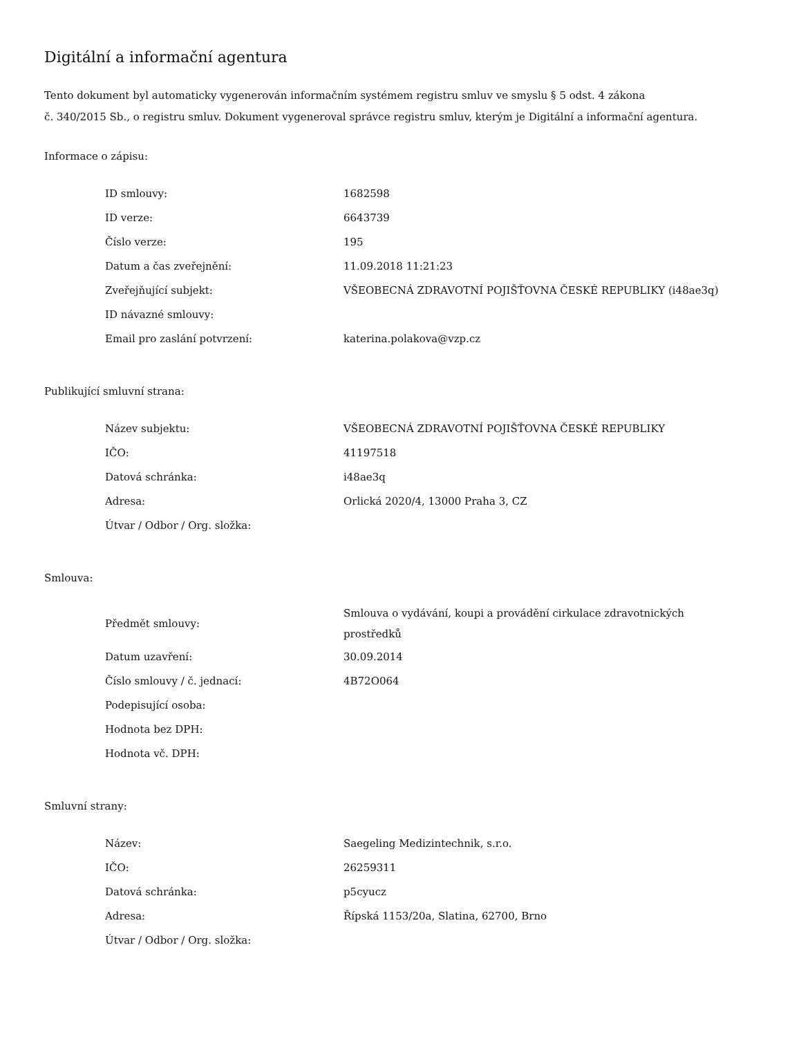Digitální a informační agentura
Tento dokument byl automaticky vygenerován informačním systémem registru smluv ve smyslu § 5 odst. 4 zákona
č. 340/2015 Sb., o registru smluv. Dokument vygeneroval správce registru smluv, kterým je Digitální a informační agentura.
Informace o zápisu:
| ID smlouvy: | 1682598 |
| ID verze: | 6643739 |
| Číslo verze: | 195 |
| Datum a čas zveřejnění: | 11.09.2018 11:21:23 |
| Zveřejňující subjekt: | VŠEOBECNÁ ZDRAVOTNÍ POJIŠŤOVNA ČESKÉ REPUBLIKY (i48ae3q) |
| ID návazné smlouvy: | |
| Email pro zaslání potvrzení: | katerina.polakova@vzp.cz |
Publikující smluvní strana:
| Název subjektu: | VŠEOBECNÁ ZDRAVOTNÍ POJIŠŤOVNA ČESKÉ REPUBLIKY |
| IČO: | 41197518 |
| Datová schránka: | i48ae3q |
| Adresa: | Orlická 2020/4, 13000 Praha 3, CZ |
| Útvar / Odbor / Org. složka: | |
Smlouva:
| Předmět smlouvy: | Smlouva o vydávání, koupi a provádění cirkulace zdravotnických prostředků |
| Datum uzavření: | 30.09.2014 |
| Číslo smlouvy / č. jednací: | 4B72O064 |
| Podepisující osoba: | |
| Hodnota bez DPH: | |
| Hodnota vč. DPH: | |
Smluvní strany:
| Název: | Saegeling Medizintechnik, s.r.o. |
| IČO: | 26259311 |
| Datová schránka: | p5cyucz |
| Adresa: | Řípská 1153/20a, Slatina, 62700, Brno |
| Útvar / Odbor / Org. složka: | |